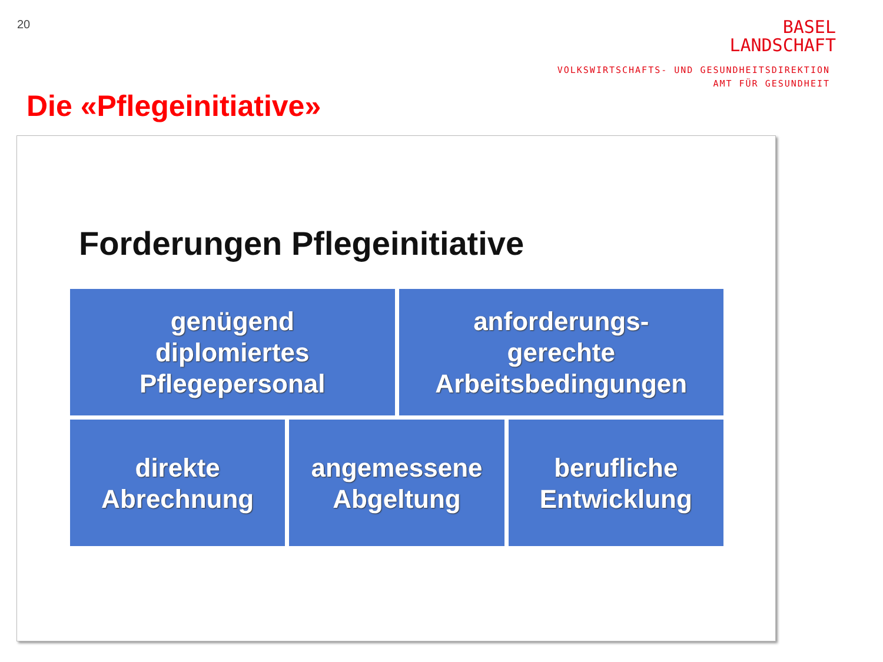20
BASEL
LANDSCHAFT
VOLKSWIRTSCHAFTS- UND GESUNDHEITSDIREKTION
AMT FÜR GESUNDHEIT
Die «Pflegeinitiative»
Forderungen Pflegeinitiative
genügend
diplomiertes
Pflegepersonal
anforderungs-
gerechte
Arbeitsbedingungen
direkte
Abrechnung
angemessene
Abgeltung
berufliche
Entwicklung